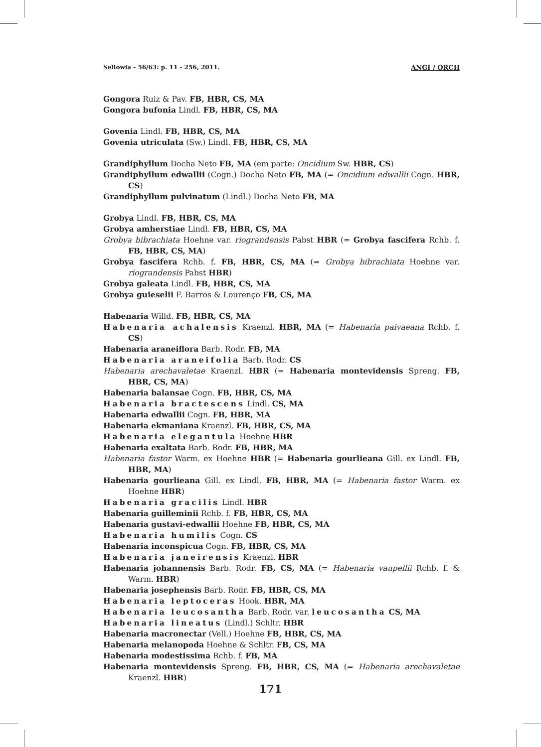Sellowia - 56/63: p. 11 - 256, 2011. ANGI / ORCH
Gongora Ruiz & Pav. FB, HBR, CS, MA
Gongora bufonia Lindl. FB, HBR, CS, MA
Govenia Lindl. FB, HBR, CS, MA
Govenia utriculata (Sw.) Lindl. FB, HBR, CS, MA
Grandiphyllum Docha Neto FB, MA (em parte: Oncidium Sw. HBR, CS)
Grandiphyllum edwallii (Cogn.) Docha Neto FB, MA (= Oncidium edwallii Cogn. HBR, CS)
Grandiphyllum pulvinatum (Lindl.) Docha Neto FB, MA
Grobya Lindl. FB, HBR, CS, MA
Grobya amherstiae Lindl. FB, HBR, CS, MA
Grobya bibrachiata Hoehne var. riograndensis Pabst HBR (= Grobya fascifera Rchb. f. FB, HBR, CS, MA)
Grobya fascifera Rchb. f. FB, HBR, CS, MA (= Grobya bibrachiata Hoehne var. riograndensis Pabst HBR)
Grobya galeata Lindl. FB, HBR, CS, MA
Grobya guieselii F. Barros & Lourenço FB, CS, MA
Habenaria Willd. FB, HBR, CS, MA
Habenaria achalensis Kraenzl. HBR, MA (= Habenaria paivaeana Rchb. f. CS)
Habenaria araneiflora Barb. Rodr. FB, MA
Habenaria araneifolia Barb. Rodr. CS
Habenaria arechavaletae Kraenzl. HBR (= Habenaria montevidensis Spreng. FB, HBR, CS, MA)
Habenaria balansae Cogn. FB, HBR, CS, MA
Habenaria bractescens Lindl. CS, MA
Habenaria edwallii Cogn. FB, HBR, MA
Habenaria ekmaniana Kraenzl. FB, HBR, CS, MA
Habenaria elegantula Hoehne HBR
Habenaria exaltata Barb. Rodr. FB, HBR, MA
Habenaria fastor Warm. ex Hoehne HBR (= Habenaria gourlieana Gill. ex Lindl. FB, HBR, MA)
Habenaria gourlieana Gill. ex Lindl. FB, HBR, MA (= Habenaria fastor Warm. ex Hoehne HBR)
Habenaria gracilis Lindl. HBR
Habenaria guilleminii Rchb. f. FB, HBR, CS, MA
Habenaria gustavi-edwallii Hoehne FB, HBR, CS, MA
Habenaria humilis Cogn. CS
Habenaria inconspicua Cogn. FB, HBR, CS, MA
Habenaria janeirensis Kraenzl. HBR
Habenaria johannensis Barb. Rodr. FB, CS, MA (= Habenaria vaupellii Rchb. f. & Warm. HBR)
Habenaria josephensis Barb. Rodr. FB, HBR, CS, MA
Habenaria leptoceras Hook. HBR, MA
Habenaria leucosantha Barb. Rodr. var. leucosantha CS, MA
Habenaria lineatus (Lindl.) Schltr. HBR
Habenaria macronectar (Vell.) Hoehne FB, HBR, CS, MA
Habenaria melanopoda Hoehne & Schltr. FB, CS, MA
Habenaria modestissima Rchb. f. FB, MA
Habenaria montevidensis Spreng. FB, HBR, CS, MA (= Habenaria arechavaletae Kraenzl. HBR)
171